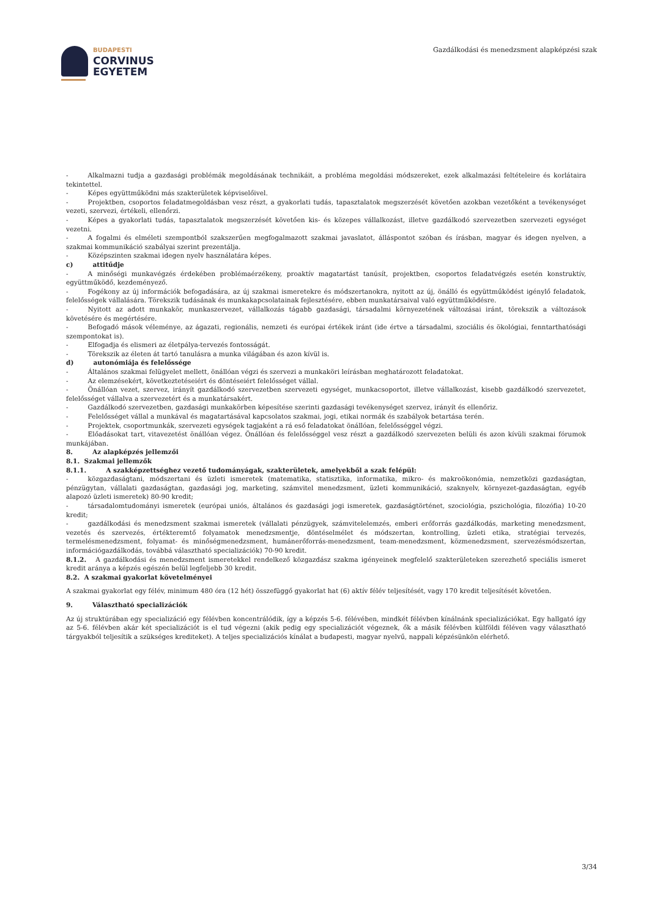BUDAPESTI
CORVINUS
EGYETEM
Gazdálkodási és menedzsment alapképzési szak
- Alkalmazni tudja a gazdasági problémák megoldásának technikáit, a probléma megoldási módszereket, ezek alkalmazási feltételeire és korlátaira tekintettel.
- Képes együttműködni más szakterületek képviselőivel.
- Projektben, csoportos feladatmegoldásban vesz részt, a gyakorlati tudás, tapasztalatok megszerzését követően azokban vezetőként a tevékenységet vezeti, szervezi, értékeli, ellenőrzi.
- Képes a gyakorlati tudás, tapasztalatok megszerzését követően kis- és közepes vállalkozást, illetve gazdálkodó szervezetben szervezeti egységet vezetni.
- A fogalmi és elméleti szempontból szakszerűen megfogalmazott szakmai javaslatot, álláspontot szóban és írásban, magyar és idegen nyelven, a szakmai kommunikáció szabályai szerint prezentálja.
- Középszinten szakmai idegen nyelv használatára képes.
c) attitűdje
- A minőségi munkavégzés érdekében problémaérzékeny, proaktív magatartást tanúsít, projektben, csoportos feladatvégzés esetén konstruktív, együttműködő, kezdeményező.
- Fogékony az új információk befogadására, az új szakmai ismeretekre és módszertanokra, nyitott az új, önálló és együttműködést igénylő feladatok, felelősségek vállalására. Törekszik tudásának és munkakapcsolatainak fejlesztésére, ebben munkatársaival való együttműködésre.
- Nyitott az adott munkakör, munkaszervezet, vállalkozás tágabb gazdasági, társadalmi környezetének változásai iránt, törekszik a változások követésére és megértésére.
- Befogadó mások véleménye, az ágazati, regionális, nemzeti és európai értékek iránt (ide értve a társadalmi, szociális és ökológiai, fenntarthatósági szempontokat is).
- Elfogadja és elismeri az életpálya-tervezés fontosságát.
- Törekszik az életen át tartó tanulásra a munka világában és azon kívül is.
d) autonómiája és felelőssége
- Általános szakmai felügyelet mellett, önállóan végzi és szervezi a munkaköri leírásban meghatározott feladatokat.
- Az elemzésekért, következtetéseiért és döntéseiért felelősséget vállal.
- Önállóan vezet, szervez, irányít gazdálkodó szervezetben szervezeti egységet, munkacsoportot, illetve vállalkozást, kisebb gazdálkodó szervezetet, felelősséget vállalva a szervezetért és a munkatársakért.
- Gazdálkodó szervezetben, gazdasági munkakörben képesítése szerinti gazdasági tevékenységet szervez, irányít és ellenőriz.
- Felelősséget vállal a munkával és magatartásával kapcsolatos szakmai, jogi, etikai normák és szabályok betartása terén.
- Projektek, csoportmunkák, szervezeti egységek tagjaként a rá eső feladatokat önállóan, felelősséggel végzi.
- Előadásokat tart, vitavezetést önállóan végez. Önállóan és felelősséggel vesz részt a gazdálkodó szervezeten belüli és azon kívüli szakmai fórumok munkájában.
8. Az alapképzés jellemzői
8.1. Szakmai jellemzők
8.1.1. A szakképzettséghez vezető tudományágak, szakterületek, amelyekből a szak felépül:
- közgazdaságtani, módszertani és üzleti ismeretek (matematika, statisztika, informatika, mikro- és makroökonómia, nemzetközi gazdaságtan, pénzügytan, vállalati gazdaságtan, gazdasági jog, marketing, számvitel menedzsment, üzleti kommunikáció, szaknyelv, környezet-gazdaságtan, egyéb alapozó üzleti ismeretek) 80-90 kredit;
- társadalomtudományi ismeretek (európai uniós, általános és gazdasági jogi ismeretek, gazdaságtörténet, szociológia, pszichológia, filozófia) 10-20 kredit;
- gazdálkodási és menedzsment szakmai ismeretek (vállalati pénzügyek, számvitelelemzés, emberi erőforrás gazdálkodás, marketing menedzsment, vezetés és szervezés, értékteremtő folyamatok menedzsmentje, döntéselmélet és módszertan, kontrolling, üzleti etika, stratégiai tervezés, termelésmenedzsment, folyamat- és minőségmenedzsment, humánerőforrás-menedzsment, team-menedzsment, közmenedzsment, szervezésmódszertan, információgazdálkodás, továbbá választható specializációk) 70-90 kredit.
8.1.2. A gazdálkodási és menedzsment ismeretekkel rendelkező közgazdász szakma igényeinek megfelelő szakterületeken szerezhető speciális ismeret kredit aránya a képzés egészén belül legfeljebb 30 kredit.
8.2. A szakmai gyakorlat követelményei
A szakmai gyakorlat egy félév, minimum 480 óra (12 hét) összefüggő gyakorlat hat (6) aktív félév teljesítését, vagy 170 kredit teljesítését követően.
9. Választható specializációk
Az új struktúrában egy specializáció egy félévben koncentrálódik, így a képzés 5-6. félévében, mindkét félévben kínálnánk specializációkat. Egy hallgató így az 5-6. félévben akár két specializációt is el tud végezni (akik pedig egy specializációt végeznek, ők a másik félévben külföldi féléven vagy választható tárgyakból teljesítik a szükséges krediteket). A teljes specializációs kínálat a budapesti, magyar nyelvű, nappali képzésünkön elérhető.
3/34